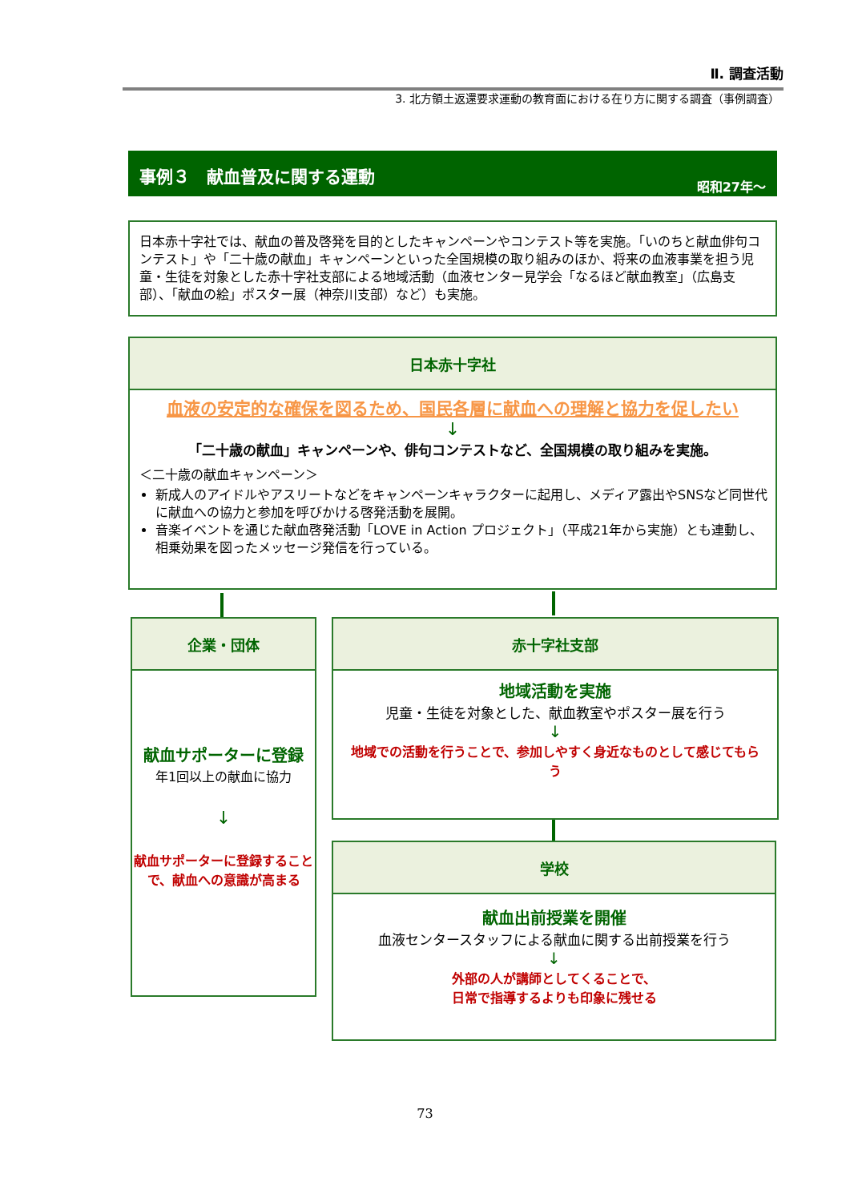Ⅱ. 調査活動
3. 北方領土返還要求運動の教育面における在り方に関する調査（事例調査）
事例３　献血普及に関する運動 昭和27年～
日本赤十字社では、献血の普及啓発を目的としたキャンペーンやコンテスト等を実施。「いのちと献血俳句コンテスト」や「二十歳の献血」キャンペーンといった全国規模の取り組みのほか、将来の血液事業を担う児童・生徒を対象とした赤十字社支部による地域活動（血液センター見学会「なるほど献血教室」（広島支部）、「献血の絵」ポスター展（神奈川支部）など）も実施。
日本赤十字社
血液の安定的な確保を図るため、国民各層に献血への理解と協力を促したい
↓
「二十歳の献血」キャンペーンや、俳句コンテストなど、全国規模の取り組みを実施。
＜二十歳の献血キャンペーン＞
新成人のアイドルやアスリートなどをキャンペーンキャラクターに起用し、メディア露出やSNSなど同世代に献血への協力と参加を呼びかける啓発活動を展開。
音楽イベントを通じた献血啓発活動「LOVE in Action プロジェクト」（平成21年から実施）とも連動し、相乗効果を図ったメッセージ発信を行っている。
企業・団体
献血サポーターに登録
年1回以上の献血に協力
↓
献血サポーターに登録することで、献血への意識が高まる
赤十字社支部
地域活動を実施
児童・生徒を対象とした、献血教室やポスター展を行う
↓
地域での活動を行うことで、参加しやすく身近なものとして感じてもらう
学校
献血出前授業を開催
血液センタースタッフによる献血に関する出前授業を行う
↓
外部の人が講師としてくることで、
日常で指導するよりも印象に残せる
73